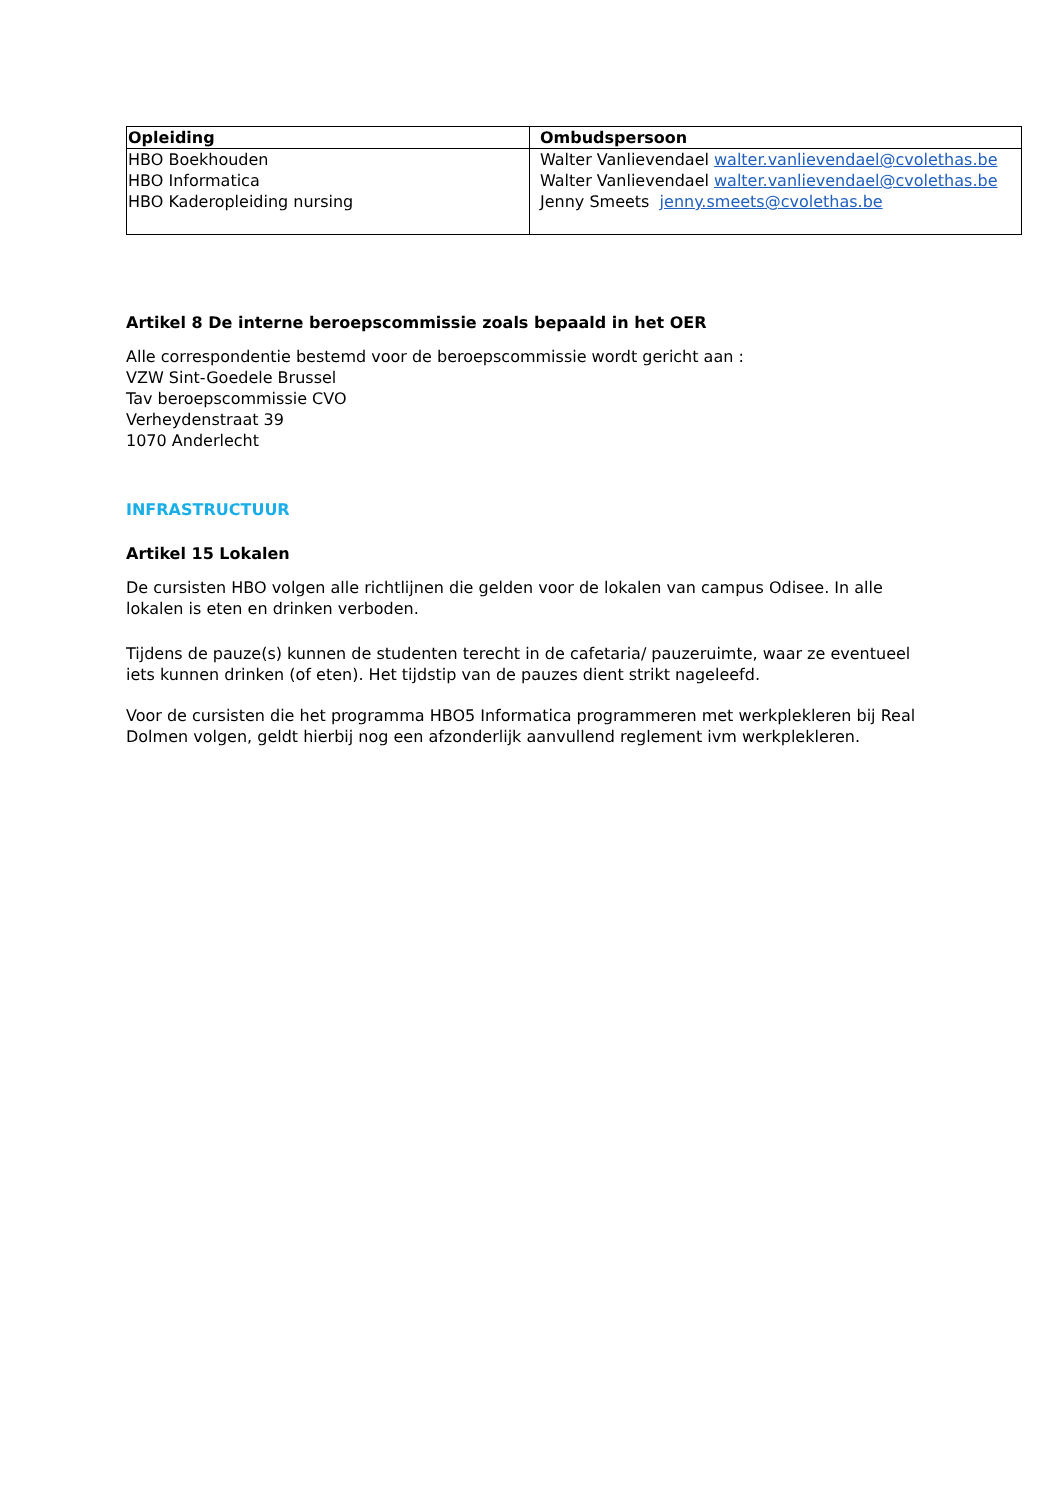| Opleiding | Ombudspersoon |
| --- | --- |
| HBO Boekhouden HBO Informatica HBO Kaderopleiding nursing | Walter Vanlievendael walter.vanlievendael@cvolethas.be Walter Vanlievendael walter.vanlievendael@cvolethas.be Jenny Smeets jenny.smeets@cvolethas.be |
Artikel 8 De interne beroepscommissie zoals bepaald in het OER
Alle correspondentie bestemd voor de beroepscommissie wordt gericht aan :
VZW Sint-Goedele Brussel
Tav beroepscommissie CVO
Verheydenstraat 39
1070 Anderlecht
INFRASTRUCTUUR
Artikel 15 Lokalen
De cursisten HBO volgen alle richtlijnen die gelden voor de lokalen van campus Odisee. In alle lokalen is eten en drinken verboden.
Tijdens de pauze(s) kunnen de studenten terecht in de cafetaria/ pauzeruimte, waar ze eventueel iets kunnen drinken (of eten). Het tijdstip van de pauzes dient strikt nageleefd.
Voor de cursisten die het programma HBO5 Informatica programmeren met werkplekleren bij Real Dolmen volgen, geldt hierbij nog een afzonderlijk aanvullend reglement ivm werkplekleren.